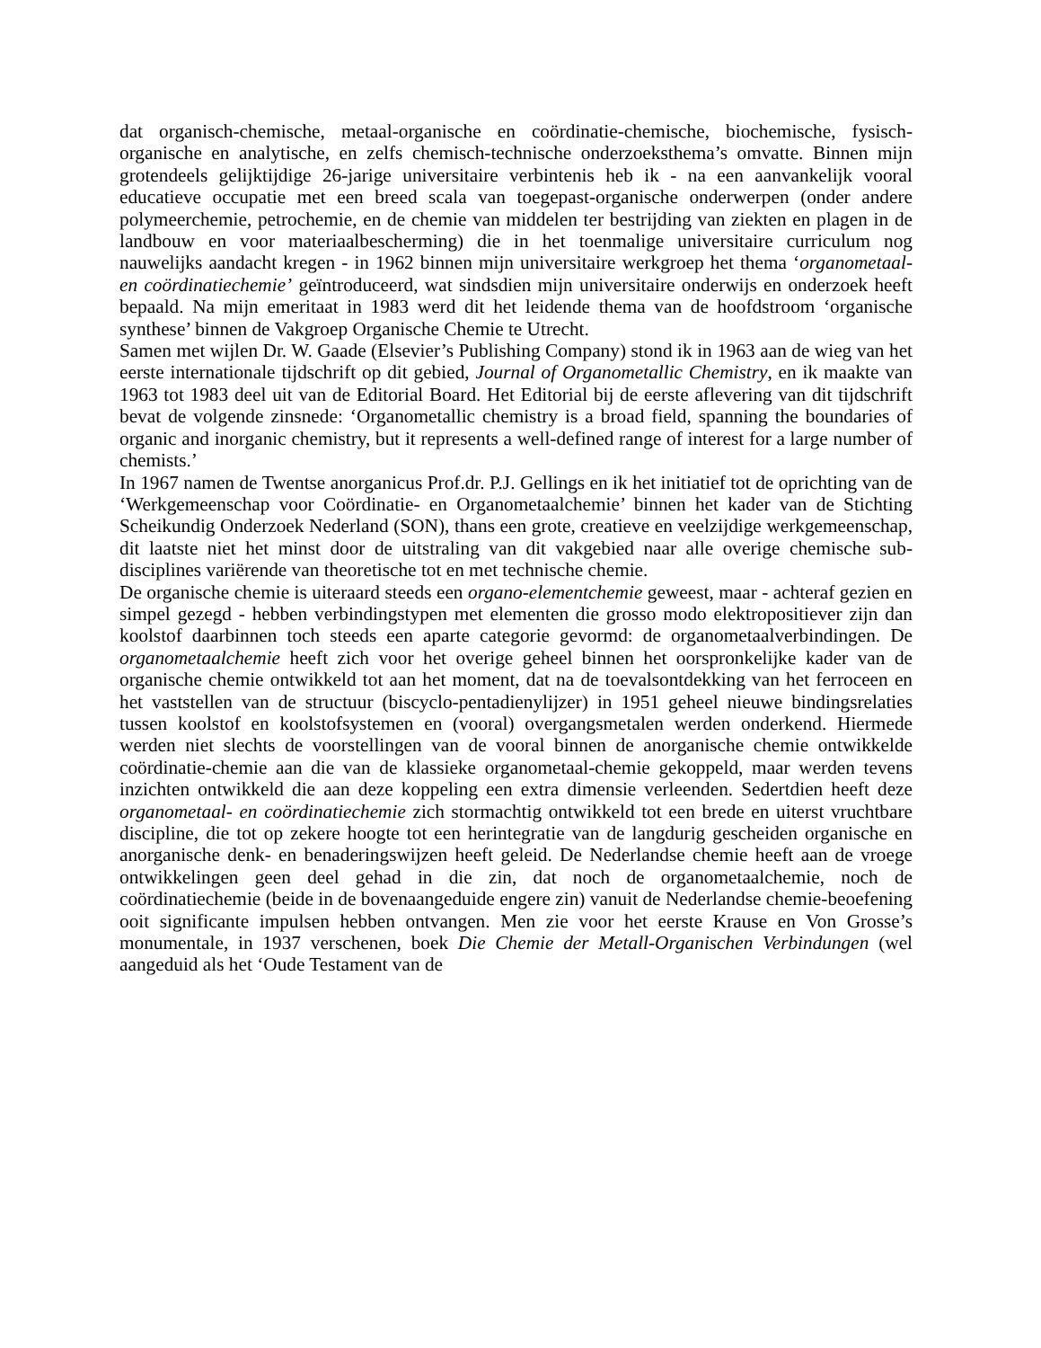dat organisch-chemische, metaal-organische en coördinatie-chemische, biochemische, fysisch-organische en analytische, en zelfs chemisch-technische onderzoeksthema’s omvatte. Binnen mijn grotendeels gelijktijdige 26-jarige universitaire verbintenis heb ik - na een aanvankelijk vooral educatieve occupatie met een breed scala van toegepast-organische onderwerpen (onder andere polymeerchemie, petrochemie, en de chemie van middelen ter bestrijding van ziekten en plagen in de landbouw en voor materiaalbescherming) die in het toenmalige universitaire curriculum nog nauwelijks aandacht kregen - in 1962 binnen mijn universitaire werkgroep het thema ‘organometaal- en coördinatiechemie’ geïntroduceerd, wat sindsdien mijn universitaire onderwijs en onderzoek heeft bepaald. Na mijn emeritaat in 1983 werd dit het leidende thema van de hoofdstroom ‘organische synthese’ binnen de Vakgroep Organische Chemie te Utrecht.
Samen met wijlen Dr. W. Gaade (Elsevier’s Publishing Company) stond ik in 1963 aan de wieg van het eerste internationale tijdschrift op dit gebied, Journal of Organometallic Chemistry, en ik maakte van 1963 tot 1983 deel uit van de Editorial Board. Het Editorial bij de eerste aflevering van dit tijdschrift bevat de volgende zinsnede: ‘Organometallic chemistry is a broad field, spanning the boundaries of organic and inorganic chemistry, but it represents a well-defined range of interest for a large number of chemists.’
In 1967 namen de Twentse anorganicus Prof.dr. P.J. Gellings en ik het initiatief tot de oprichting van de ‘Werkgemeenschap voor Coördinatie- en Organometaalchemie’ binnen het kader van de Stichting Scheikundig Onderzoek Nederland (SON), thans een grote, creatieve en veelzijdige werkgemeenschap, dit laatste niet het minst door de uitstraling van dit vakgebied naar alle overige chemische sub-disciplines variërende van theoretische tot en met technische chemie.
De organische chemie is uiteraard steeds een organo-elementchemie geweest, maar - achteraf gezien en simpel gezegd - hebben verbindingstypen met elementen die grosso modo elektropositiever zijn dan koolstof daarbinnen toch steeds een aparte categorie gevormd: de organometaalverbindingen. De organometaalchemie heeft zich voor het overige geheel binnen het oorspronkelijke kader van de organische chemie ontwikkeld tot aan het moment, dat na de toevalsontdekking van het ferroceen en het vaststellen van de structuur (biscyclo-pentadienylijzer) in 1951 geheel nieuwe bindingsrelaties tussen koolstof en koolstofsystemen en (vooral) overgangsmetalen werden onderkend. Hiermede werden niet slechts de voorstellingen van de vooral binnen de anorganische chemie ontwikkelde coördinatie-chemie aan die van de klassieke organometaal-chemie gekoppeld, maar werden tevens inzichten ontwikkeld die aan deze koppeling een extra dimensie verleenden. Sedertdien heeft deze organometaal- en coördinatiechemie zich stormachtig ontwikkeld tot een brede en uiterst vruchtbare discipline, die tot op zekere hoogte tot een herintegratie van de langdurig gescheiden organische en anorganische denk- en benaderingswijzen heeft geleid. De Nederlandse chemie heeft aan de vroege ontwikkelingen geen deel gehad in die zin, dat noch de organometaalchemie, noch de coördinatiechemie (beide in de bovenaangeduide engere zin) vanuit de Nederlandse chemie-beoefening ooit significante impulsen hebben ontvangen. Men zie voor het eerste Krause en Von Grosse’s monumentale, in 1937 verschenen, boek Die Chemie der Metall-Organischen Verbindungen (wel aangeduid als het ‘Oude Testament van de